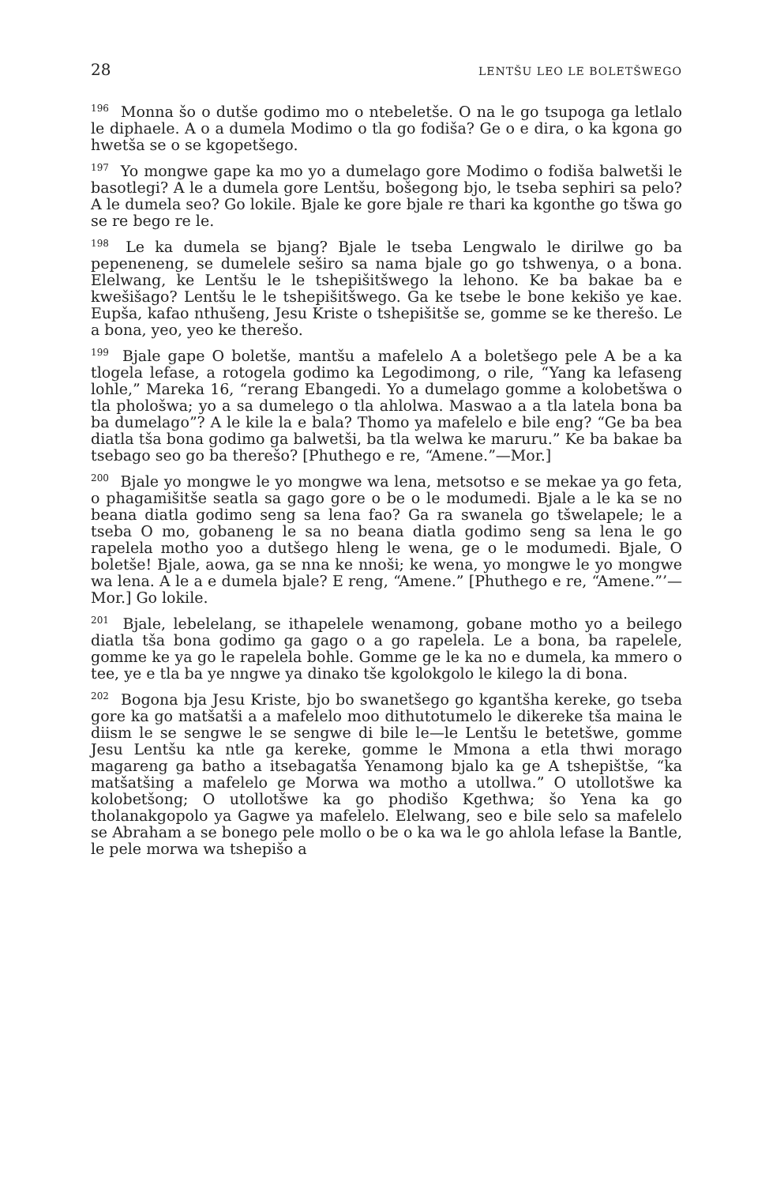28 LENTŠU LEO LE BOLETŠWEGO
<sup>196</sup> Monna šo o dutše godimo mo o ntebeletše. O na le go tsupoga ga letlalo le diphaele. A o a dumela Modimo o tla go fodiša? Ge o e dira, o ka kgona go hwetša se o se kgopetšego.
<sup>197</sup> Yo mongwe gape ka mo yo a dumelago gore Modimo o fodiša balwetši le basotlegi? A le a dumela gore Lentšu, bošegong bjo, le tseba sephiri sa pelo? A le dumela seo? Go lokile. Bjale ke gore bjale re thari ka kgonthe go tšwa go se re bego re le.
<sup>198</sup> Le ka dumela se bjang? Bjale le tseba Lengwalo le dirilwe go ba pepeneneng, se dumelele seširo sa nama bjale go go tshwenya, o a bona. Elelwang, ke Lentšu le le tshepišitšwego la lehono. Ke ba bakae ba e kwešišago? Lentšu le le tshepišitšwego. Ga ke tsebe le bone kekišo ye kae. Eupša, kafao nthušeng, Jesu Kriste o tshepišitše se, gomme se ke therešo. Le a bona, yeo, yeo ke therešo.
<sup>199</sup> Bjale gape O boletše, mantšu a mafelelo A a boletšego pele A be a ka tlogela lefase, a rotogela godimo ka Legodimong, o rile, “Yang ka lefaseng lohle,” Mareka 16, “rerang Ebangedi. Yo a dumelago gomme a kolobetšwa o tla phološwa; yo a sa dumelego o tla ahlolwa. Maswao a a tla latela bona ba ba dumelago”? A le kile la e bala? Thomo ya mafelelo e bile eng? “Ge ba bea diatla tša bona godimo ga balwetši, ba tla welwa ke maruru.” Ke ba bakae ba tsebago seo go ba therešo? [Phuthego e re, “Amene.”—Mor.]
<sup>200</sup> Bjale yo mongwe le yo mongwe wa lena, metsotso e se mekae ya go feta, o phagamišitše seatla sa gago gore o be o le modumedi. Bjale a le ka se no beana diatla godimo seng sa lena fao? Ga ra swanela go tšwelapele; le a tseba O mo, gobaneng le sa no beana diatla godimo seng sa lena le go rapelela motho yoo a dutšego hleng le wena, ge o le modumedi. Bjale, O boletše! Bjale, aowa, ga se nna ke nnoši; ke wena, yo mongwe le yo mongwe wa lena. A le a e dumela bjale? E reng, “Amene.” [Phuthego e re, “Amene.”’—Mor.] Go lokile.
<sup>201</sup> Bjale, lebelelang, se ithapelele wenamong, gobane motho yo a beilego diatla tša bona godimo ga gago o a go rapelela. Le a bona, ba rapelele, gomme ke ya go le rapelela bohle. Gomme ge le ka no e dumela, ka mmero o tee, ye e tla ba ye nngwe ya dinako tše kgolokgolo le kilego la di bona.
<sup>202</sup> Bogona bja Jesu Kriste, bjo bo swanetšego go kgantšha kereke, go tseba gore ka go matšatši a a mafelelo moo dithutotumelo le dikereke tša maina le diism le se sengwe le se sengwe di bile le—le Lentšu le betetšwe, gomme Jesu Lentšu ka ntle ga kereke, gomme le Mmona a etla thwi morago magareng ga batho a itsebagatša Yenamong bjalo ka ge A tshepištše, “ka matšatšing a mafelelo ge Morwa wa motho a utollwa.” O utollotšwe ka kolobetšong; O utollotšwe ka go phodišo Kgethwa; šo Yena ka go tholanakgopolo ya Gagwe ya mafelelo. Elelwang, seo e bile selo sa mafelelo se Abraham a se bonego pele mollo o be o ka wa le go ahlola lefase la Bantle, le pele morwa wa tshepišo a